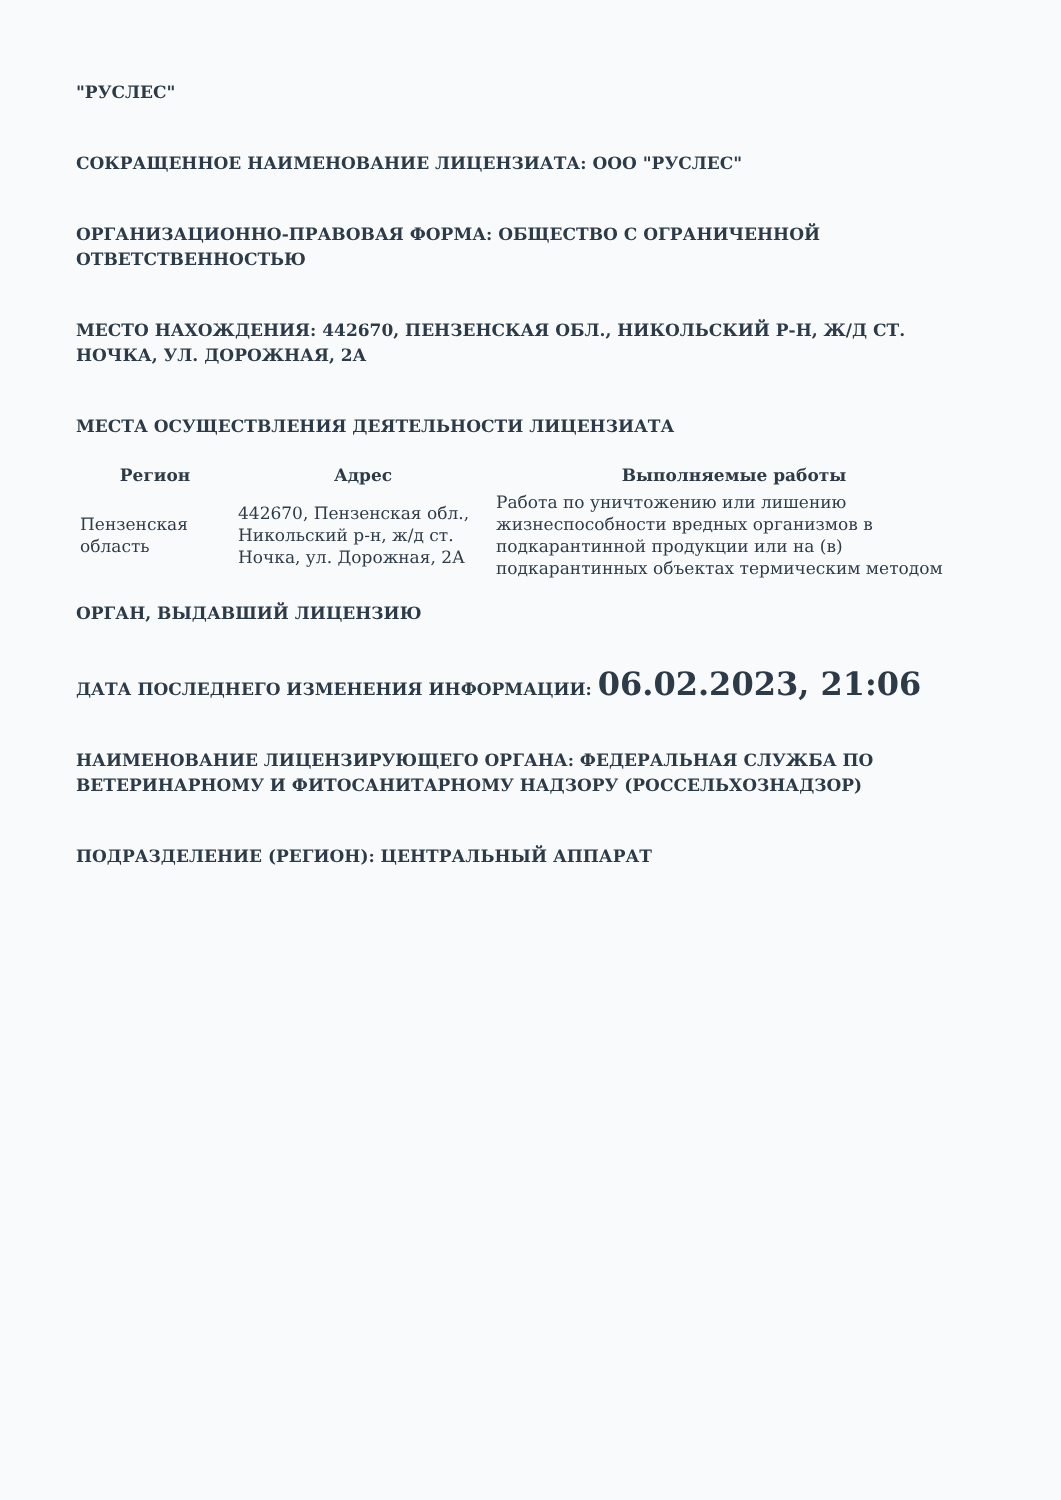"РУСЛЕС"
СОКРАЩЕННОЕ НАИМЕНОВАНИЕ ЛИЦЕНЗИАТА: ООО "РУСЛЕС"
ОРГАНИЗАЦИОННО-ПРАВОВАЯ ФОРМА: ОБЩЕСТВО С ОГРАНИЧЕННОЙ ОТВЕТСТВЕННОСТЬЮ
МЕСТО НАХОЖДЕНИЯ: 442670, ПЕНЗЕНСКАЯ ОБЛ., НИКОЛЬСКИЙ Р-Н, Ж/Д СТ. НОЧКА, УЛ. ДОРОЖНАЯ, 2А
МЕСТА ОСУЩЕСТВЛЕНИЯ ДЕЯТЕЛЬНОСТИ ЛИЦЕНЗИАТА
| Регион | Адрес | Выполняемые работы |
| --- | --- | --- |
| Пензенская область | 442670, Пензенская обл., Никольский р-н, ж/д ст. Ночка, ул. Дорожная, 2А | Работа по уничтожению или лишению жизнеспособности вредных организмов в подкарантинной продукции или на (в) подкарантинных объектах термическим методом |
ОРГАН, ВЫДАВШИЙ ЛИЦЕНЗИЮ
ДАТА ПОСЛЕДНЕГО ИЗМЕНЕНИЯ ИНФОРМАЦИИ: 06.02.2023, 21:06
НАИМЕНОВАНИЕ ЛИЦЕНЗИРУЮЩЕГО ОРГАНА: ФЕДЕРАЛЬНАЯ СЛУЖБА ПО ВЕТЕРИНАРНОМУ И ФИТОСАНИТАРНОМУ НАДЗОРУ (РОССЕЛЬХОЗНАДЗОР)
ПОДРАЗДЕЛЕНИЕ (РЕГИОН): ЦЕНТРАЛЬНЫЙ АППАРАТ